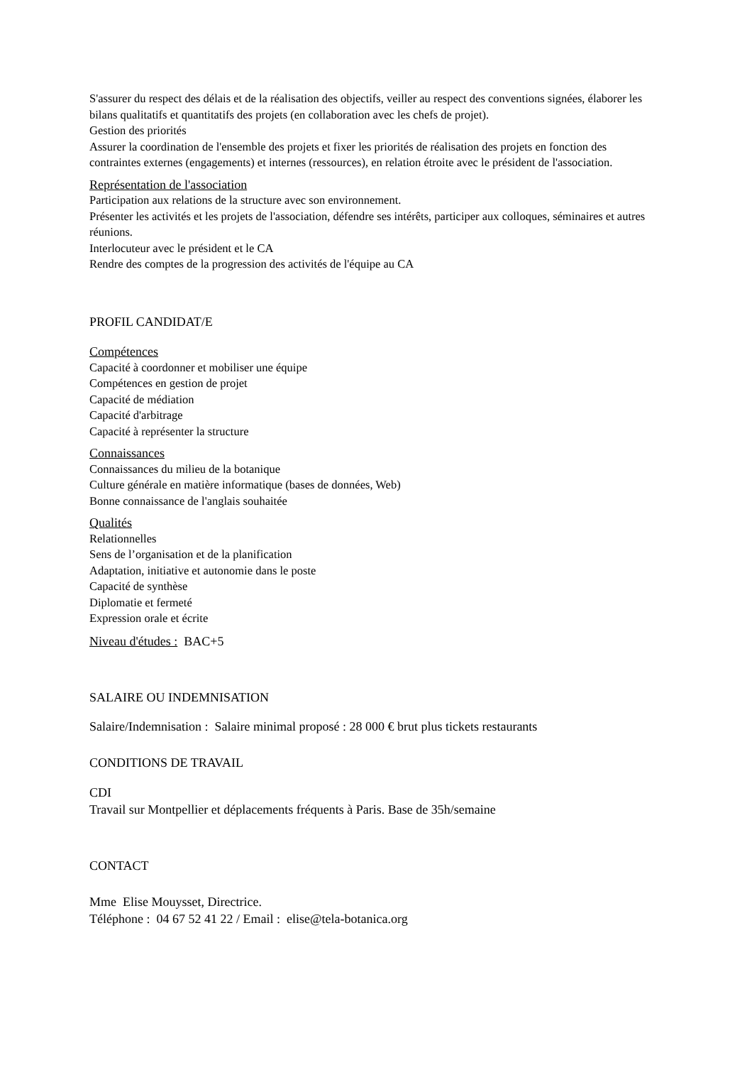S'assurer du respect des délais et de la réalisation des objectifs, veiller au respect des conventions signées, élaborer les bilans qualitatifs et quantitatifs des projets (en collaboration avec les chefs de projet).
Gestion des priorités
Assurer la coordination de l'ensemble des projets et fixer les priorités de réalisation des projets en fonction des contraintes externes (engagements) et internes (ressources), en relation étroite avec le président de l'association.
Représentation de l'association
Participation aux relations de la structure avec son environnement.
Présenter les activités et les projets de l'association, défendre ses intérêts, participer aux colloques, séminaires et autres réunions.
Interlocuteur avec le président et le CA
Rendre des comptes de la progression des activités de l'équipe au CA
PROFIL CANDIDAT/E
Compétences
Capacité à coordonner et mobiliser une équipe
Compétences en gestion de projet
Capacité de médiation
Capacité d'arbitrage
Capacité à représenter la structure
Connaissances
Connaissances du milieu de la botanique
Culture générale en matière informatique (bases de données, Web)
Bonne connaissance de l'anglais souhaitée
Qualités
Relationnelles
Sens de l’organisation et de la planification
Adaptation, initiative et autonomie dans le poste
Capacité de synthèse
Diplomatie et fermeté
Expression orale et écrite
Niveau d'études : BAC+5
SALAIRE OU INDEMNISATION
Salaire/Indemnisation : Salaire minimal proposé : 28 000 € brut plus tickets restaurants
CONDITIONS DE TRAVAIL
CDI
Travail sur Montpellier et déplacements fréquents à Paris. Base de 35h/semaine
CONTACT
Mme Elise Mouysset, Directrice.
Téléphone : 04 67 52 41 22 / Email : elise@tela-botanica.org